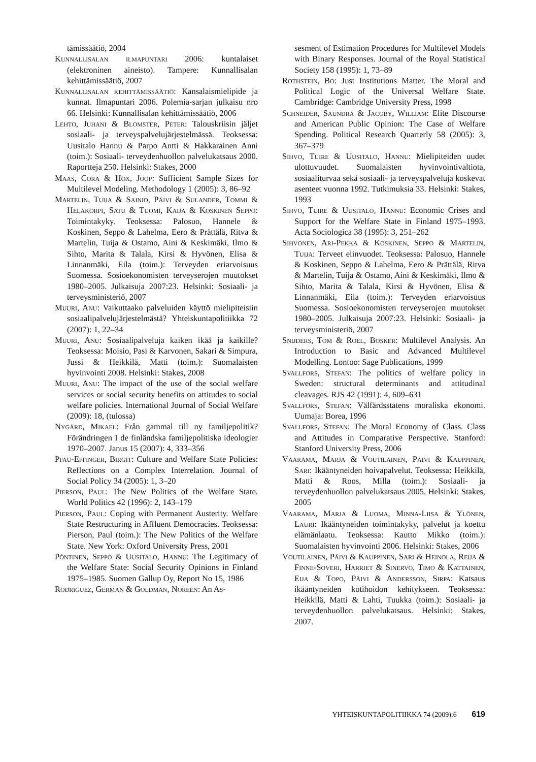tämissäätiö, 2004
Kunnallisalan ilmapuntari 2006: kuntalaiset (elektroninen aineisto). Tampere: Kunnallisalan kehittämissäätiö, 2007
Kunnallisalan kehittämissäätiö: Kansalaismielipide ja kunnat. Ilmapuntari 2006. Polemia-sarjan julkaisu nro 66. Helsinki: Kunnallisalan kehittämissäätiö, 2006
Lehto, Juhani & Blomster, Peter: Talouskriisin jäljet sosiaali- ja terveyspalvelujärjestelmässä. Teoksessa: Uusitalo Hannu & Parpo Antti & Hakkarainen Anni (toim.): Sosiaali- terveydenhuollon palvelukatsaus 2000. Raportteja 250. Helsinki: Stakes, 2000
Maas, Cora & Hox, Joop: Sufficient Sample Sizes for Multilevel Modeling. Methodology 1 (2005): 3, 86–92
Martelin, Tuija & Sainio, Päivi & Sulander, Tommi & Helakorpi, Satu & Tuomi, Kaija & Koskinen Seppo: Toimintakyky. Teoksessa: Palosuo, Hannele & Koskinen, Seppo & Lahelma, Eero & Prättälä, Ritva & Martelin, Tuija & Ostamo, Aini & Keskimäki, Ilmo & Sihto, Marita & Talala, Kirsi & Hyvönen, Elisa & Linnanmäki, Eila (toim.): Terveyden eriarvoisuus Suomessa. Sosioekonomisten terveyserojen muutokset 1980–2005. Julkaisuja 2007:23. Helsinki: Sosiaali- ja terveysministeriö, 2007
Muuri, Anu: Vaikuttaako palveluiden käyttö mielipiteisiin sosiaalipalvelujärjestelmästä? Yhteiskuntapolitiikka 72 (2007): 1, 22–34
Muuri, Anu: Sosiaalipalveluja kaiken ikää ja kaikille? Teoksessa: Moisio, Pasi & Karvonen, Sakari & Simpura, Jussi & Heikkilä, Matti (toim.): Suomalaisten hyvinvointi 2008. Helsinki: Stakes, 2008
Muuri, Anu: The impact of the use of the social welfare services or social security benefits on attitudes to social welfare policies. International Journal of Social Welfare (2009): 18, (tulossa)
Nygård, Mikael: Från gammal till ny familjepolitik? Förändringen I de finländska familjepolitiska ideologier 1970–2007. Janus 15 (2007): 4, 333–356
Pfau-Effinger, Birgit: Culture and Welfare State Policies: Reflections on a Complex Interrelation. Journal of Social Policy 34 (2005): 1, 3–20
Pierson, Paul: The New Politics of the Welfare State. World Politics 42 (1996): 2, 143–179
Pierson, Paul: Coping with Permanent Austerity. Welfare State Restructuring in Affluent Democracies. Teoksessa: Pierson, Paul (toim.): The New Politics of the Welfare State. New York: Oxford University Press, 2001
Pöntinen, Seppo & Uusitalo, Hannu: The Legitimacy of the Welfare State: Social Security Opinions in Finland 1975–1985. Suomen Gallup Oy, Report No 15, 1986
Rodriguez, German & Goldman, Noreen: An As-
sesment of Estimation Procedures for Multilevel Models with Binary Responses. Journal of the Royal Statistical Society 158 (1995): 1, 73–89
Rothstein, Bo: Just Institutions Matter. The Moral and Political Logic of the Universal Welfare State. Cambridge: Cambridge University Press, 1998
Schneider, Saundra & Jacoby, William: Elite Discourse and American Public Opinion: The Case of Welfare Spending. Political Research Quarterly 58 (2005): 3, 367–379
Sihvo, Tuire & Uusitalo, Hannu: Mielipiteiden uudet ulottuvuudet. Suomalaisten hyvinvointivaltiota, sosiaaliturvaa sekä sosiaali- ja terveyspalveluja koskevat asenteet vuonna 1992. Tutkimuksia 33. Helsinki: Stakes, 1993
Sihvo, Tuire & Uusitalo, Hannu: Economic Crises and Support for the Welfare State in Finland 1975–1993. Acta Sociologica 38 (1995): 3, 251–262
Sihvonen, Ari-Pekka & Koskinen, Seppo & Martelin, Tuija: Terveet elinvuodet. Teoksessa: Palosuo, Hannele & Koskinen, Seppo & Lahelma, Eero & Prättälä, Ritva & Martelin, Tuija & Ostamo, Aini & Keskimäki, Ilmo & Sihto, Marita & Talala, Kirsi & Hyvönen, Elisa & Linnanmäki, Eila (toim.): Terveyden eriarvoisuus Suomessa. Sosioekonomisten terveyserojen muutokset 1980–2005. Julkaisuja 2007:23. Helsinki: Sosiaali- ja terveysministeriö, 2007
Snijders, Tom & Roel, Bosker: Multilevel Analysis. An Introduction to Basic and Advanced Multilevel Modelling. Lontoo: Sage Publications, 1999
Svallfors, Stefan: The politics of welfare policy in Sweden: structural determinants and attitudinal cleavages. RJS 42 (1991): 4, 609–631
Svallfors, Stefan: Välfärdsstatens moraliska ekonomi. Uumaja: Borea, 1996
Svallfors, Stefan: The Moral Economy of Class. Class and Attitudes in Comparative Perspective. Stanford: Stanford University Press, 2006
Vaarama, Marja & Voutilainen, Päivi & Kauppinen, Sari: Ikääntyneiden hoivapalvelut. Teoksessa: Heikkilä, Matti & Roos, Milla (toim.): Sosiaali- ja terveydenhuollon palvelukatsaus 2005. Helsinki: Stakes, 2005
Vaarama, Marja & Luoma, Minna-Liisa & Ylönen, Lauri: Ikääntyneiden toimintakyky, palvelut ja koettu elämänlaatu. Teoksessa: Kautto Mikko (toim.): Suomalaisten hyvinvointi 2006. Helsinki: Stakes, 2006
Voutilainen, Päivi & Kauppinen, Sari & Heinola, Reija & Finne-Soveri, Harriet & Sinervo, Timo & Kattainen, Eija & Topo, Päivi & Andersson, Sirpa: Katsaus ikääntyneiden kotihoidon kehitykseen. Teoksessa: Heikkilä, Matti & Lahti, Tuukka (toim.): Sosiaali- ja terveydenhuollon palvelukatsaus. Helsinki: Stakes, 2007.
YHTEISKUNTAPOLITIIKKA 74 (2009):6 619